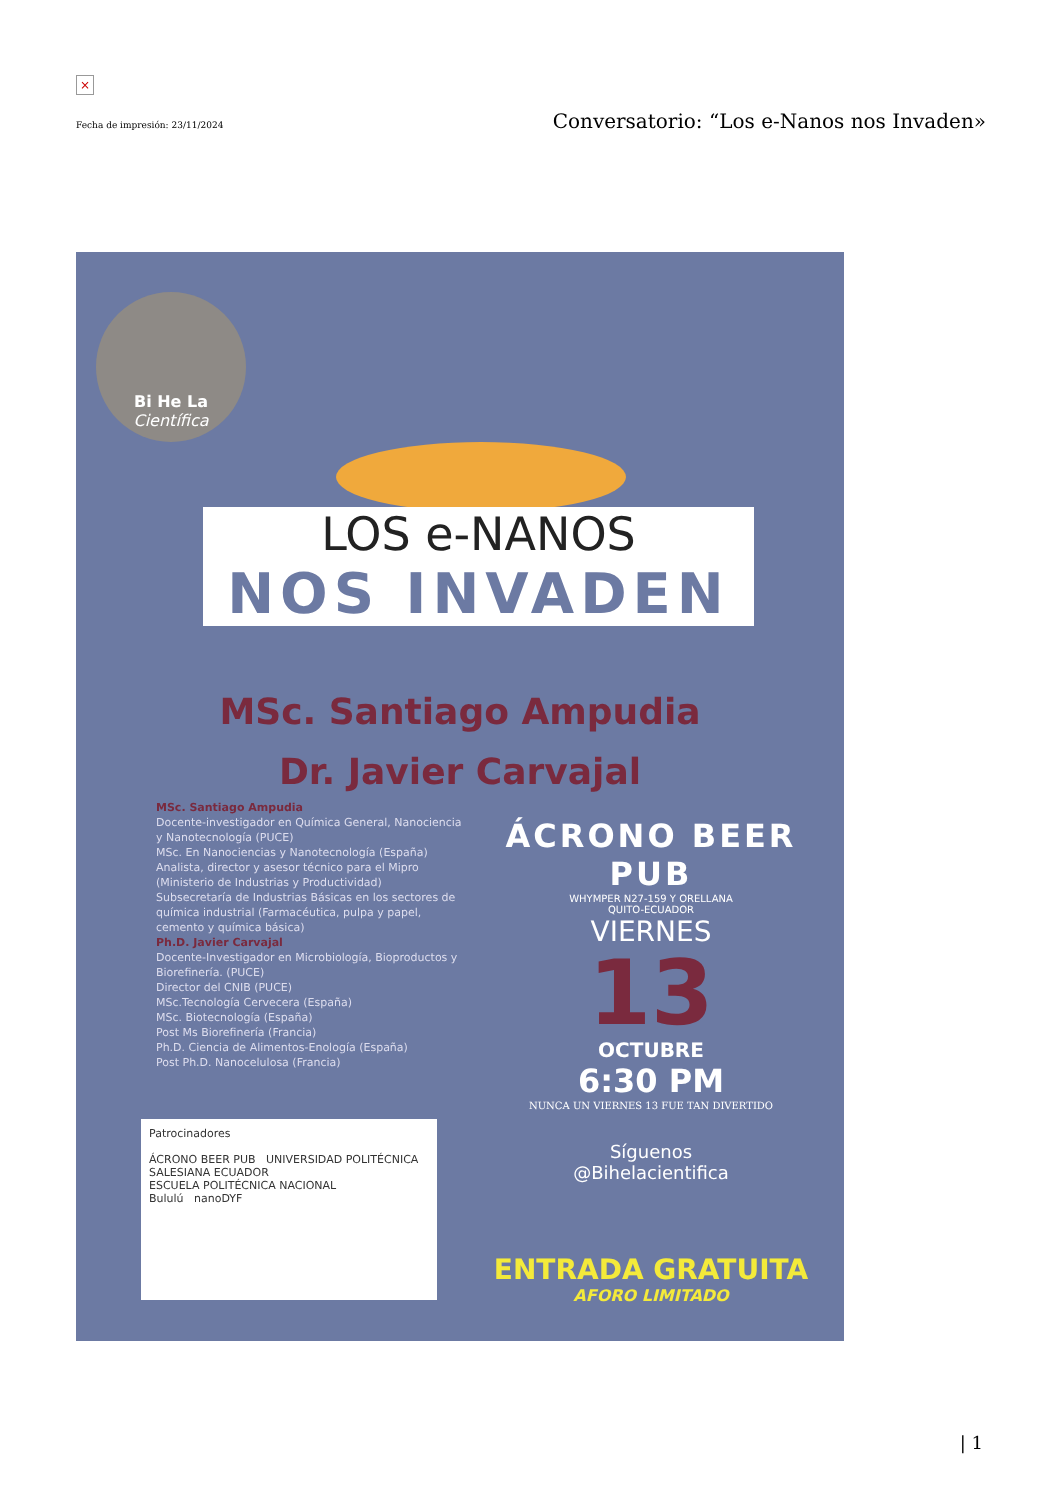×
Fecha de impresión: 23/11/2024 Conversatorio: “Los e-Nanos nos Invaden»
Bi He La
Científica
LOS e-NANOS
NOS INVADEN
MSc. Santiago Ampudia
Dr. Javier Carvajal
MSc. Santiago Ampudia
Docente-investigador en Química General, Nanociencia y Nanotecnología (PUCE)
MSc. En Nanociencias y Nanotecnología (España)
Analista, director y asesor técnico para el Mipro (Ministerio de Industrias y Productividad)
Subsecretaría de Industrias Básicas en los sectores de química industrial (Farmacéutica, pulpa y papel, cemento y química básica)
Ph.D. Javier Carvajal
Docente-Investigador en Microbiología, Bioproductos y Biorefinería. (PUCE)
Director del CNIB (PUCE)
MSc.Tecnología Cervecera (España)
MSc. Biotecnología (España)
Post Ms Biorefinería (Francia)
Ph.D. Ciencia de Alimentos-Enología (España)
Post Ph.D. Nanocelulosa (Francia)
ÁCRONO BEER PUB
WHYMPER N27-159 Y ORELLANA
QUITO-ECUADOR
VIERNES
13
OCTUBRE
6:30 PM
NUNCA UN VIERNES 13 FUE TAN DIVERTIDO
Síguenos
@Bihelacientifica
ENTRADA GRATUITA
AFORO LIMITADO
Patrocinadores
ÁCRONO BEER PUB UNIVERSIDAD POLITÉCNICA SALESIANA ECUADOR
ESCUELA POLITÉCNICA NACIONAL
Bululú nanoDYF
| 1